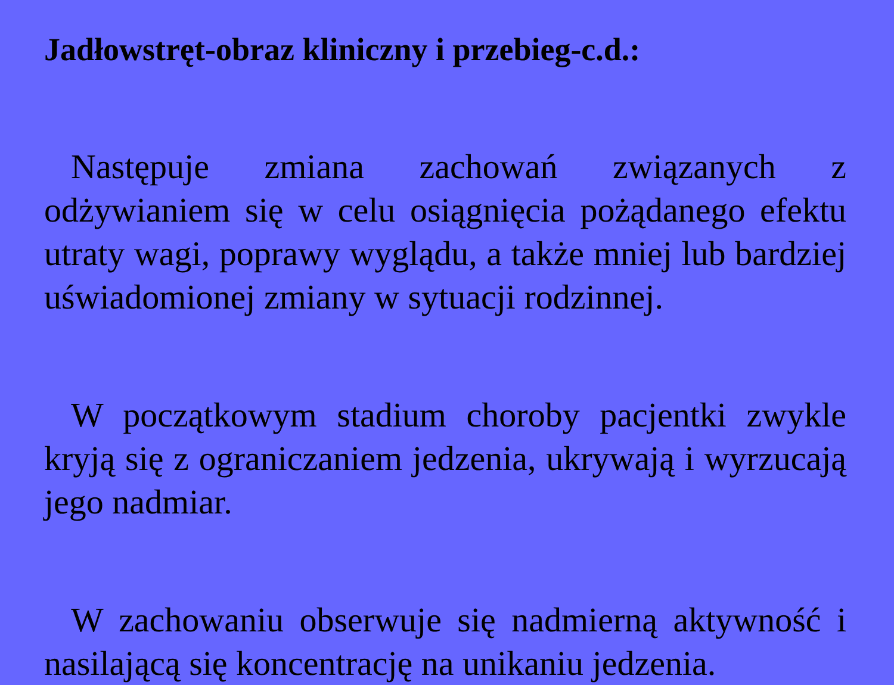Jadłowstręt-obraz kliniczny i przebieg-c.d.:
Następuje zmiana zachowań związanych z odżywianiem się w celu osiągnięcia pożądanego efektu utraty wagi, poprawy wyglądu, a także mniej lub bardziej uświadomionej zmiany w sytuacji rodzinnej.
W początkowym stadium choroby pacjentki zwykle kryją się z ograniczaniem jedzenia, ukrywają i wyrzucają jego nadmiar.
W zachowaniu obserwuje się nadmierną aktywność i nasilającą się koncentrację na unikaniu jedzenia.